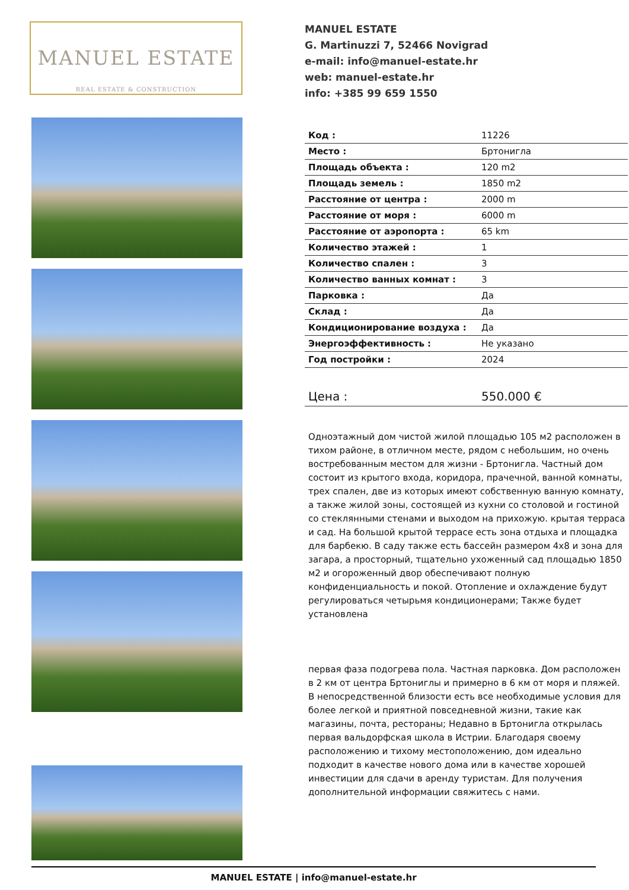MANUEL ESTATE
REAL ESTATE & CONSTRUCTION
MANUEL ESTATE
G. Martinuzzi 7, 52466 Novigrad
e-mail: info@manuel-estate.hr
web: manuel-estate.hr
info: +385 99 659 1550
| Код : | 11226 |
| Место : | Бртонигла |
| Площадь объекта : | 120 m2 |
| Площадь земель : | 1850 m2 |
| Расстояние от центра : | 2000 m |
| Расстояние от моря : | 6000 m |
| Расстояние от аэропорта : | 65 km |
| Количество этажей : | 1 |
| Количество спален : | 3 |
| Количество ванных комнат : | 3 |
| Парковка : | Да |
| Склад : | Да |
| Кондиционирование воздуха : | Да |
| Энергоэффективность : | Не указано |
| Год постройки : | 2024 |
| Цена : | 550.000 € |
Одноэтажный дом чистой жилой площадью 105 м2 расположен в тихом районе, в отличном месте, рядом с небольшим, но очень востребованным местом для жизни - Бртонигла. Частный дом состоит из крытого входа, коридора, прачечной, ванной комнаты, трех спален, две из которых имеют собственную ванную комнату, а также жилой зоны, состоящей из кухни со столовой и гостиной со стеклянными стенами и выходом на прихожую. крытая терраса и сад. На большой крытой террасе есть зона отдыха и площадка для барбекю. В саду также есть бассейн размером 4x8 и зона для загара, а просторный, тщательно ухоженный сад площадью 1850 м2 и огороженный двор обеспечивают полную конфиденциальность и покой. Отопление и охлаждение будут регулироваться четырьмя кондиционерами; Также будет установлена
первая фаза подогрева пола. Частная парковка. Дом расположен в 2 км от центра Бртониглы и примерно в 6 км от моря и пляжей. В непосредственной близости есть все необходимые условия для более легкой и приятной повседневной жизни, такие как магазины, почта, рестораны; Недавно в Бртонигла открылась первая вальдорфская школа в Истрии. Благодаря своему расположению и тихому местоположению, дом идеально подходит в качестве нового дома или в качестве хорошей инвестиции для сдачи в аренду туристам. Для получения дополнительной информации свяжитесь с нами.
MANUEL ESTATE | info@manuel-estate.hr